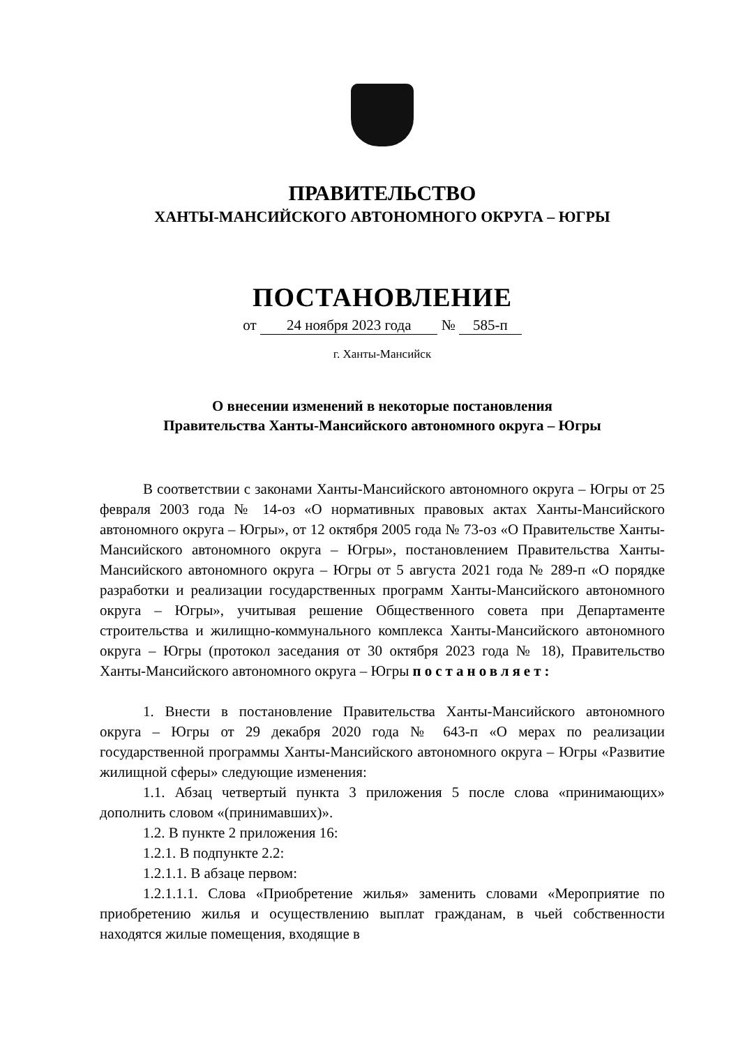ПРАВИТЕЛЬСТВО
ХАНТЫ-МАНСИЙСКОГО АВТОНОМНОГО ОКРУГА – ЮГРЫ
ПОСТАНОВЛЕНИЕ
от 24 ноября 2023 года № 585-п
г. Ханты-Мансийск
О внесении изменений в некоторые постановления
Правительства Ханты-Мансийского автономного округа – Югры
В соответствии с законами Ханты-Мансийского автономного округа – Югры от 25 февраля 2003 года № 14-оз «О нормативных правовых актах Ханты-Мансийского автономного округа – Югры», от 12 октября 2005 года № 73-оз «О Правительстве Ханты-Мансийского автономного округа – Югры», постановлением Правительства Ханты-Мансийского автономного округа – Югры от 5 августа 2021 года № 289-п «О порядке разработки и реализации государственных программ Ханты-Мансийского автономного округа – Югры», учитывая решение Общественного совета при Департаменте строительства и жилищно-коммунального комплекса Ханты-Мансийского автономного округа – Югры (протокол заседания от 30 октября 2023 года № 18), Правительство Ханты-Мансийского автономного округа – Югры постановляет:
1. Внести в постановление Правительства Ханты-Мансийского автономного округа – Югры от 29 декабря 2020 года № 643-п «О мерах по реализации государственной программы Ханты-Мансийского автономного округа – Югры «Развитие жилищной сферы» следующие изменения:
1.1. Абзац четвертый пункта 3 приложения 5 после слова «принимающих» дополнить словом «(принимавших)».
1.2. В пункте 2 приложения 16:
1.2.1. В подпункте 2.2:
1.2.1.1. В абзаце первом:
1.2.1.1.1. Слова «Приобретение жилья» заменить словами «Мероприятие по приобретению жилья и осуществлению выплат гражданам, в чьей собственности находятся жилые помещения, входящие в